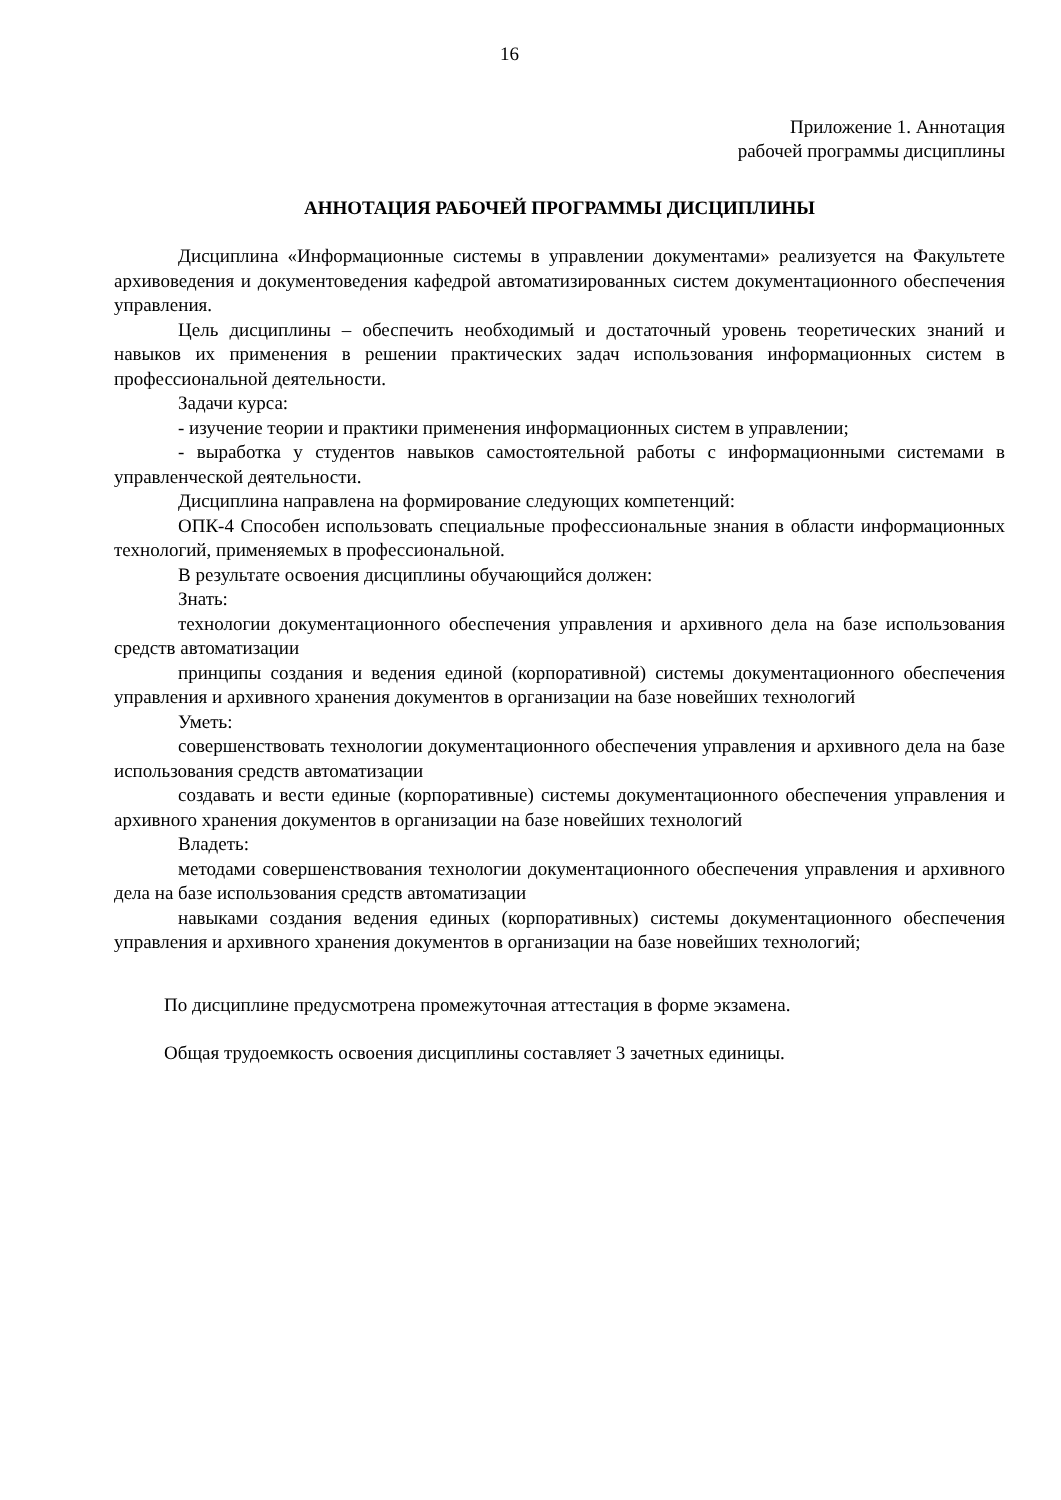16
Приложение 1. Аннотация
рабочей программы дисциплины
АННОТАЦИЯ РАБОЧЕЙ ПРОГРАММЫ ДИСЦИПЛИНЫ
Дисциплина «Информационные системы в управлении документами» реализуется на Факультете архивоведения и документоведения кафедрой автоматизированных систем документационного обеспечения управления.
Цель дисциплины – обеспечить необходимый и достаточный уровень теоретических знаний и навыков их применения в решении практических задач использования информационных систем в профессиональной деятельности.
Задачи курса:
- изучение теории и практики применения информационных систем в управлении;
- выработка у студентов навыков самостоятельной работы с информационными системами в управленческой деятельности.
Дисциплина направлена на формирование следующих компетенций:
ОПК-4 Способен использовать специальные профессиональные знания в области информационных технологий, применяемых в профессиональной.
В результате освоения дисциплины обучающийся должен:
Знать:
технологии документационного обеспечения управления и архивного дела на базе использования средств автоматизации
принципы создания и ведения единой (корпоративной) системы документационного обеспечения управления и архивного хранения документов в организации на базе новейших технологий
Уметь:
совершенствовать технологии документационного обеспечения управления и архивного дела на базе использования средств автоматизации
создавать и вести единые (корпоративные) системы документационного обеспечения управления и архивного хранения документов в организации на базе новейших технологий
Владеть:
методами совершенствования технологии документационного обеспечения управления и архивного дела на базе использования средств автоматизации
навыками создания ведения единых (корпоративных) системы документационного обеспечения управления и архивного хранения документов в организации на базе новейших технологий;
По дисциплине предусмотрена промежуточная аттестация в форме экзамена.
Общая трудоемкость освоения дисциплины составляет 3 зачетных единицы.